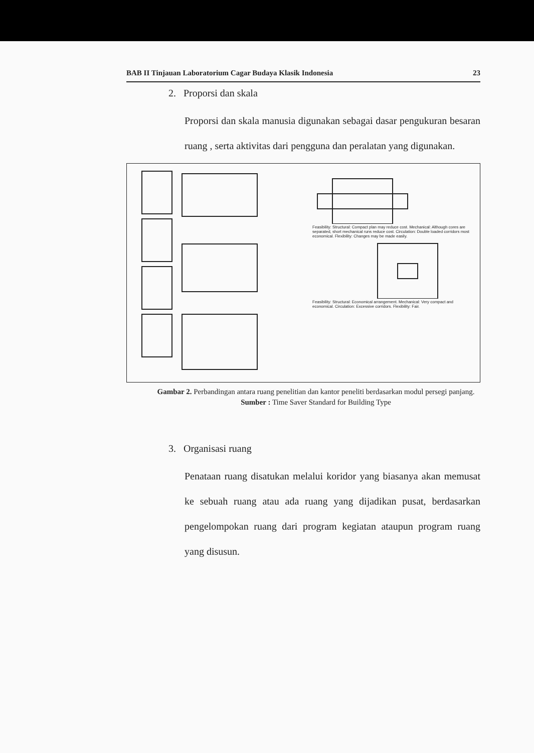BAB II Tinjauan Laboratorium Cagar Budaya Klasik Indonesia 23
2. Proporsi dan skala
Proporsi dan skala manusia digunakan sebagai dasar pengukuran besaran ruang , serta aktivitas dari pengguna dan peralatan yang digunakan.
Feasibility: Structural: Compact plan may reduce cost. Mechanical: Although cores are separated, short mechanical runs reduce cost. Circulation: Double loaded corridors most economical. Flexibility: Changes may be made easily.
Feasibility: Structural: Economical arrangement. Mechanical: Very compact and economical. Circulation: Excessive corridors. Flexibility: Fair.
Gambar 2. Perbandingan antara ruang penelitian dan kantor peneliti berdasarkan modul persegi panjang.
Sumber : Time Saver Standard for Building Type
3. Organisasi ruang
Penataan ruang disatukan melalui koridor yang biasanya akan memusat ke sebuah ruang atau ada ruang yang dijadikan pusat, berdasarkan pengelompokan ruang dari program kegiatan ataupun program ruang yang disusun.